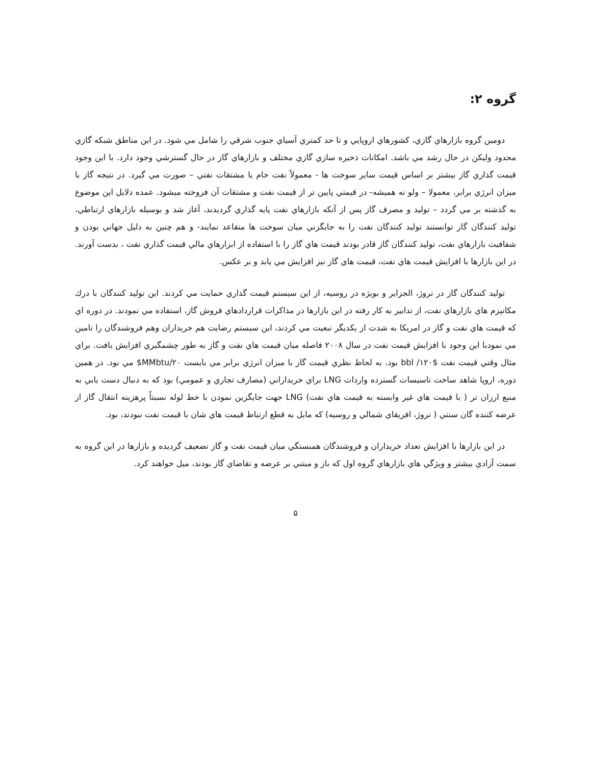گروه ۲:
دومين گروه بازارهاي گازي، كشورهاي اروپايي و تا حد كمتري آسياي جنوب شرقي را شامل مي شود. در اين مناطق شبكه گازي محدود وليكن در حال رشد مي باشد. امكانات ذخيره سازي گازي مختلف و بازارهاي گاز در حال گسترشي وجود دارد. با اين وجود قيمت گذاري گاز بيشتر بر اساس قيمت ساير سوخت ها - معمولاً نفت خام يا مشتقات نفتي – صورت مي گيرد. در نتيجه گاز با ميزان انرژي برابر، معمولا – ولو نه هميشه- در قيمتي پايين تر از قيمت نفت و مشتقات آن فروخته ميشود. عمده دلايل اين موضوع به گذشته بر مي گردد – توليد و مصرف گاز پس از آنكه بازارهاي نفت پايه گذاري گرديدند، آغاز شد و بوسيله بازارهاي ارتباطي، توليد كنندگان گاز توانستند توليد كنندگان نفت را به جايگزني ميان سوخت ها متقاعد نمايند- و هم چنين به دليل جهاني بودن و شفافيت بازارهاي نفت، توليد كنندگان گاز قادر بودند قيمت هاي گاز را با استفاده از ابزارهاي مالي قيمت گذاري نفت ، بدست آورند. در اين بازارها با افزايش قيمت هاي نفت، قيمت هاي گاز نيز افزايش مي يابد و بر عكس.
توليد كنندگان گاز در نروژ، الجزاير و بويژه در روسيه، از اين سيستم قيمت گذاري حمايت مي كردند. اين توليد كنندگان با درك مكانيزم هاي بازارهاي نفت، از تدابير به كار رفته در اين بازارها در مذاكرات قراردادهاي فروش گاز، استفاده مي نمودند. در دوره اي كه قيمت هاي نفت و گاز در امريكا به شدت از يكديگر تبعيت مي كردند، اين سيستم رضايت هم خريداران وهم فروشندگان را تامين مي نمودبا اين وجود با افزايش قيمت نفت در سال ۲۰۰۸ فاصله ميان قيمت هاي نفت و گاز به طور چشمگيري افزايش يافت. براي مثال وقتي قيمت نفت bbl /۱۲۰$ بود، به لحاظ نظري قيمت گاز با ميزان انرژي برابر مي بايست ۲۰/MMbtu$ مي بود. در همين دوره، اروپا شاهد ساخت تاسيسات گسترده واردات LNG براي خريداراني (مصارف تجاري و عمومي) بود كه به دنبال دست يابي به منبع ارزان تر ( با قيمت هاي غير وابسته به قيمت هاي نفت) LNG جهت جايگزين نمودن با خط لوله نسبتاً پرهزينه انتقال گاز از عرضه كننده گان سنتي ( نروژ، افريقاي شمالي و روسيه) كه مايل به قطع ارتباط قيمت هاي شان با قيمت نفت نبودند، بود.
در اين بازارها با افزايش تعداد خريداران و فروشندگان همبستگي ميان قيمت نفت و گاز تضعيف گرديده و بازارها در اين گروه به سمت آزادي بيشتر و ويژگي هاي بازارهاي گروه اول كه باز و مبتني بر عرضه و تقاضاي گاز بودند، ميل خواهند كرد.
۵